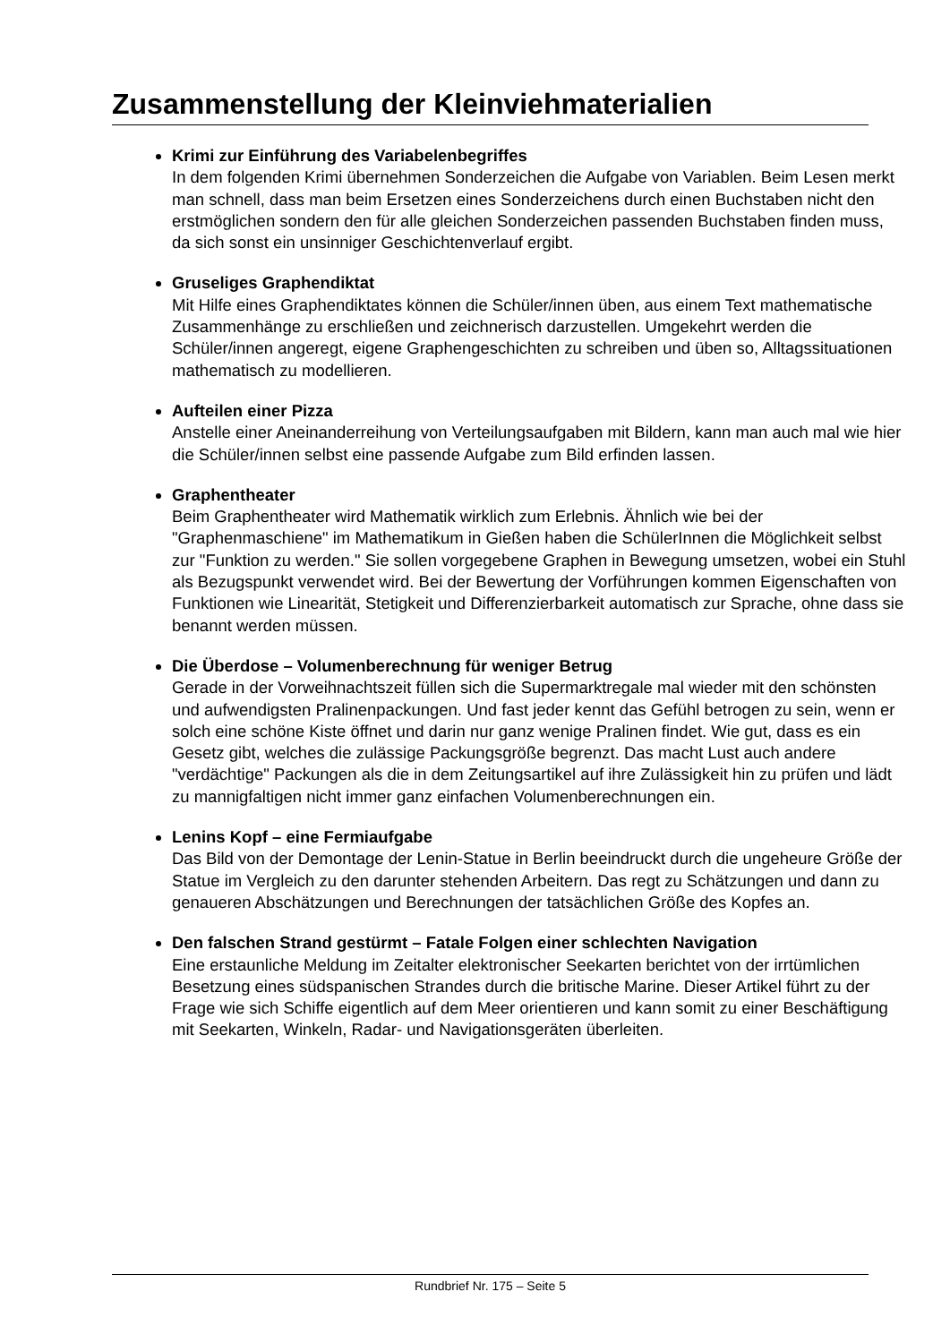Zusammenstellung der Kleinviehmaterialien
Krimi zur Einführung des Variabelenbegriffes
In dem folgenden Krimi übernehmen Sonderzeichen die Aufgabe von Variablen. Beim Lesen merkt man schnell, dass man beim Ersetzen eines Sonderzeichens durch einen Buchstaben nicht den erstmöglichen sondern den für alle gleichen Sonderzeichen passenden Buchstaben finden muss, da sich sonst ein unsinniger Geschichtenverlauf ergibt.
Gruseliges Graphendiktat
Mit Hilfe eines Graphendiktates können die Schüler/innen üben, aus einem Text mathematische Zusammenhänge zu erschließen und zeichnerisch darzustellen. Umgekehrt werden die Schüler/innen angeregt, eigene Graphengeschichten zu schreiben und üben so, Alltagssituationen mathematisch zu modellieren.
Aufteilen einer Pizza
Anstelle einer Aneinanderreihung von Verteilungsaufgaben mit Bildern, kann man auch mal wie hier die Schüler/innen selbst eine passende Aufgabe zum Bild erfinden lassen.
Graphentheater
Beim Graphentheater wird Mathematik wirklich zum Erlebnis. Ähnlich wie bei der "Graphenmaschiene" im Mathematikum in Gießen haben die SchülerInnen die Möglichkeit selbst zur "Funktion zu werden." Sie sollen vorgegebene Graphen in Bewegung umsetzen, wobei ein Stuhl als Bezugspunkt verwendet wird. Bei der Bewertung der Vorführungen kommen Eigenschaften von Funktionen wie Linearität, Stetigkeit und Differenzierbarkeit automatisch zur Sprache, ohne dass sie benannt werden müssen.
Die Überdose – Volumenberechnung für weniger Betrug
Gerade in der Vorweihnachtszeit füllen sich die Supermarktregale mal wieder mit den schönsten und aufwendigsten Pralinenpackungen. Und fast jeder kennt das Gefühl betrogen zu sein, wenn er solch eine schöne Kiste öffnet und darin nur ganz wenige Pralinen findet. Wie gut, dass es ein Gesetz gibt, welches die zulässige Packungsgröße begrenzt. Das macht Lust auch andere "verdächtige" Packungen als die in dem Zeitungsartikel auf ihre Zulässigkeit hin zu prüfen und lädt zu mannigfaltigen nicht immer ganz einfachen Volumenberechnungen ein.
Lenins Kopf – eine Fermiaufgabe
Das Bild von der Demontage der Lenin-Statue in Berlin beeindruckt durch die ungeheure Größe der Statue im Vergleich zu den darunter stehenden Arbeitern. Das regt zu Schätzungen und dann zu genaueren Abschätzungen und Berechnungen der tatsächlichen Größe des Kopfes an.
Den falschen Strand gestürmt – Fatale Folgen einer schlechten Navigation
Eine erstaunliche Meldung im Zeitalter elektronischer Seekarten berichtet von der irrtümlichen Besetzung eines südspanischen Strandes durch die britische Marine. Dieser Artikel führt zu der Frage wie sich Schiffe eigentlich auf dem Meer orientieren und kann somit zu einer Beschäftigung mit Seekarten, Winkeln, Radar- und Navigationsgeräten überleiten.
Rundbrief Nr. 175 – Seite 5